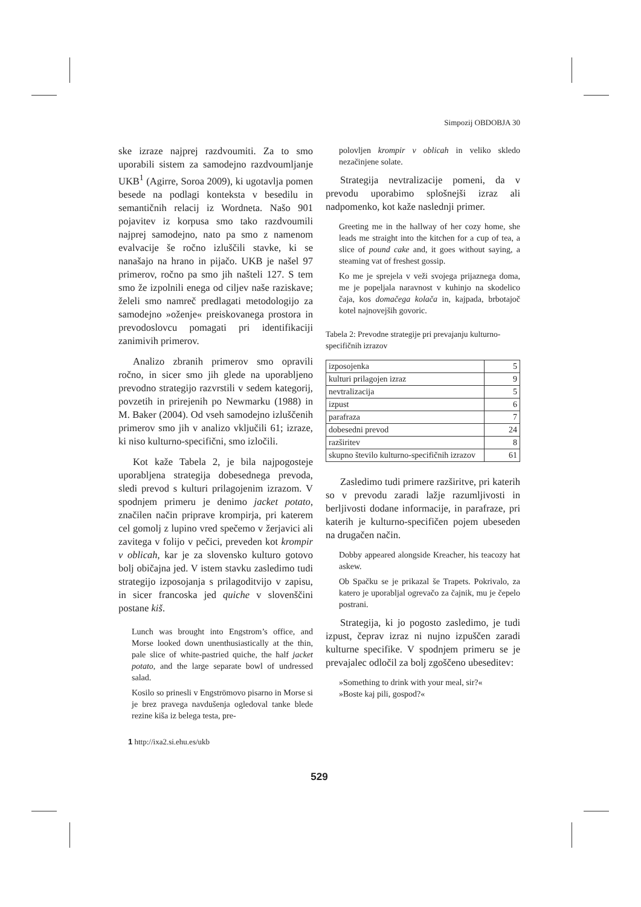Simpozij OBDOBJA 30
ske izraze najprej razdvoumiti. Za to smo uporabili sistem za samodejno razdvoumljanje UKB<sup>1</sup> (Agirre, Soroa 2009), ki ugotavlja pomen besede na podlagi konteksta v besedilu in semantičnih relacij iz Wordneta. Našo 901 pojavitev iz korpusa smo tako razdvoumili najprej samodejno, nato pa smo z namenom evalvacije še ročno izluščili stavke, ki se nanašajo na hrano in pijačo. UKB je našel 97 primerov, ročno pa smo jih našteli 127. S tem smo že izpolnili enega od ciljev naše raziskave; želeli smo namreč predlagati metodologijo za samodejno »oženje« preiskovanega prostora in prevodoslovcu pomagati pri identifikaciji zanimivih primerov.
Analizo zbranih primerov smo opravili ročno, in sicer smo jih glede na uporabljeno prevodno strategijo razvrstili v sedem kategorij, povzetih in prirejenih po Newmarku (1988) in M. Baker (2004). Od vseh samodejno izluščenih primerov smo jih v analizo vključili 61; izraze, ki niso kulturno-specifični, smo izločili.
Kot kaže Tabela 2, je bila najpogosteje uporabljena strategija dobesednega prevoda, sledi prevod s kulturi prilagojenim izrazom. V spodnjem primeru je denimo jacket potato, značilen način priprave krompirja, pri katerem cel gomolj z lupino vred spečemo v žerjavici ali zavitega v folijo v pečici, preveden kot krompir v oblicah, kar je za slovensko kulturo gotovo bolj običajna jed. V istem stavku zasledimo tudi strategijo izposojanja s prilagoditvijo v zapisu, in sicer francoska jed quiche v slovenščini postane kiš.
Lunch was brought into Engstrom’s office, and Morse looked down unenthusiastically at the thin, pale slice of white-pastried quiche, the half jacket potato, and the large separate bowl of undressed salad.
Kosilo so prinesli v Engströmovo pisarno in Morse si je brez pravega navdušenja ogledoval tanke blede rezine kiša iz belega testa, pre-
polovljen krompir v oblicah in veliko skledo nezačinjene solate.
Strategija nevtralizacije pomeni, da v prevodu uporabimo splošnejši izraz ali nadpomenko, kot kaže naslednji primer.
Greeting me in the hallway of her cozy home, she leads me straight into the kitchen for a cup of tea, a slice of pound cake and, it goes without saying, a steaming vat of freshest gossip.
Ko me je sprejela v veži svojega prijaznega doma, me je popeljala naravnost v kuhinjo na skodelico čaja, kos domačega kolača in, kajpada, brbotajoč kotel najnovejših govoric.
Tabela 2: Prevodne strategije pri prevajanju kulturno-specifičnih izrazov
| izposojenka | 5 |
| kulturi prilagojen izraz | 9 |
| nevtralizacija | 5 |
| izpust | 6 |
| parafraza | 7 |
| dobesedni prevod | 24 |
| razširitev | 8 |
| skupno število kulturno-specifičnih izrazov | 61 |
Zasledimo tudi primere razširitve, pri katerih so v prevodu zaradi lažje razumljivosti in berljivosti dodane informacije, in parafraze, pri katerih je kulturno-specifičen pojem ubeseden na drugačen način.
Dobby appeared alongside Kreacher, his teacozy hat askew.
Ob Spačku se je prikazal še Trapets. Pokrivalo, za katero je uporabljal ogrevačo za čajnik, mu je čepelo postrani.
Strategija, ki jo pogosto zasledimo, je tudi izpust, čeprav izraz ni nujno izpuščen zaradi kulturne specifike. V spodnjem primeru se je prevajalec odločil za bolj zgoščeno ubeseditev:
»Something to drink with your meal, sir?«
»Boste kaj pili, gospod?«
1 http://ixa2.si.ehu.es/ukb
529